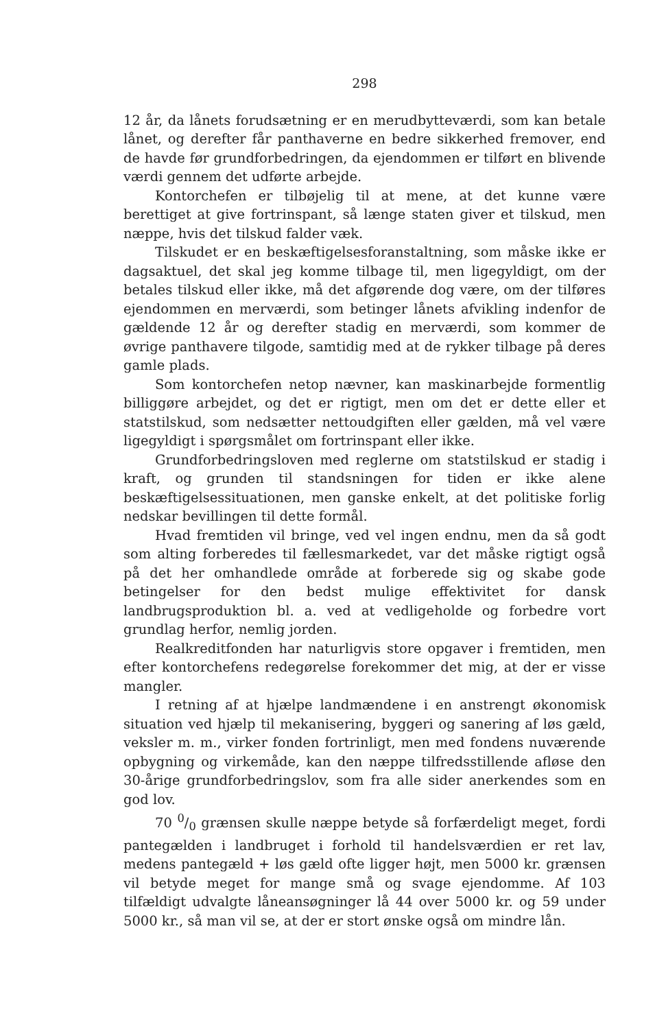298
12 år, da lånets forudsætning er en merudbytteværdi, som kan betale lånet, og derefter får panthaverne en bedre sikkerhed fremover, end de havde før grundforbedringen, da ejendommen er tilført en blivende værdi gennem det udførte arbejde.
Kontorchefen er tilbøjelig til at mene, at det kunne være berettiget at give fortrinspant, så længe staten giver et tilskud, men næppe, hvis det tilskud falder væk.
Tilskudet er en beskæftigelsesforanstaltning, som måske ikke er dagsaktuel, det skal jeg komme tilbage til, men ligegyldigt, om der betales tilskud eller ikke, må det afgørende dog være, om der tilføres ejendommen en merværdi, som betinger lånets afvikling indenfor de gældende 12 år og derefter stadig en merværdi, som kommer de øvrige panthavere tilgode, samtidig med at de rykker tilbage på deres gamle plads.
Som kontorchefen netop nævner, kan maskinarbejde formentlig billiggøre arbejdet, og det er rigtigt, men om det er dette eller et statstilskud, som nedsætter nettoudgiften eller gælden, må vel være ligegyldigt i spørgsmålet om fortrinspant eller ikke.
Grundforbedringsloven med reglerne om statstilskud er stadig i kraft, og grunden til standsningen for tiden er ikke alene beskæftigelsessituationen, men ganske enkelt, at det politiske forlig nedskar bevillingen til dette formål.
Hvad fremtiden vil bringe, ved vel ingen endnu, men da så godt som alting forberedes til fællesmarkedet, var det måske rigtigt også på det her omhandlede område at forberede sig og skabe gode betingelser for den bedst mulige effektivitet for dansk landbrugsproduktion bl. a. ved at vedligeholde og forbedre vort grundlag herfor, nemlig jorden.
Realkreditfonden har naturligvis store opgaver i fremtiden, men efter kontorchefens redegørelse forekommer det mig, at der er visse mangler.
I retning af at hjælpe landmændene i en anstrengt økonomisk situation ved hjælp til mekanisering, byggeri og sanering af løs gæld, veksler m. m., virker fonden fortrinligt, men med fondens nuværende opbygning og virkemåde, kan den næppe tilfredsstillende afløse den 30-årige grundforbedringslov, som fra alle sider anerkendes som en god lov.
70 0/0 grænsen skulle næppe betyde så forfærdeligt meget, fordi pantegælden i landbruget i forhold til handelsværdien er ret lav, medens pantegæld + løs gæld ofte ligger højt, men 5000 kr. grænsen vil betyde meget for mange små og svage ejendomme. Af 103 tilfældigt udvalgte låneansøgninger lå 44 over 5000 kr. og 59 under 5000 kr., så man vil se, at der er stort ønske også om mindre lån.